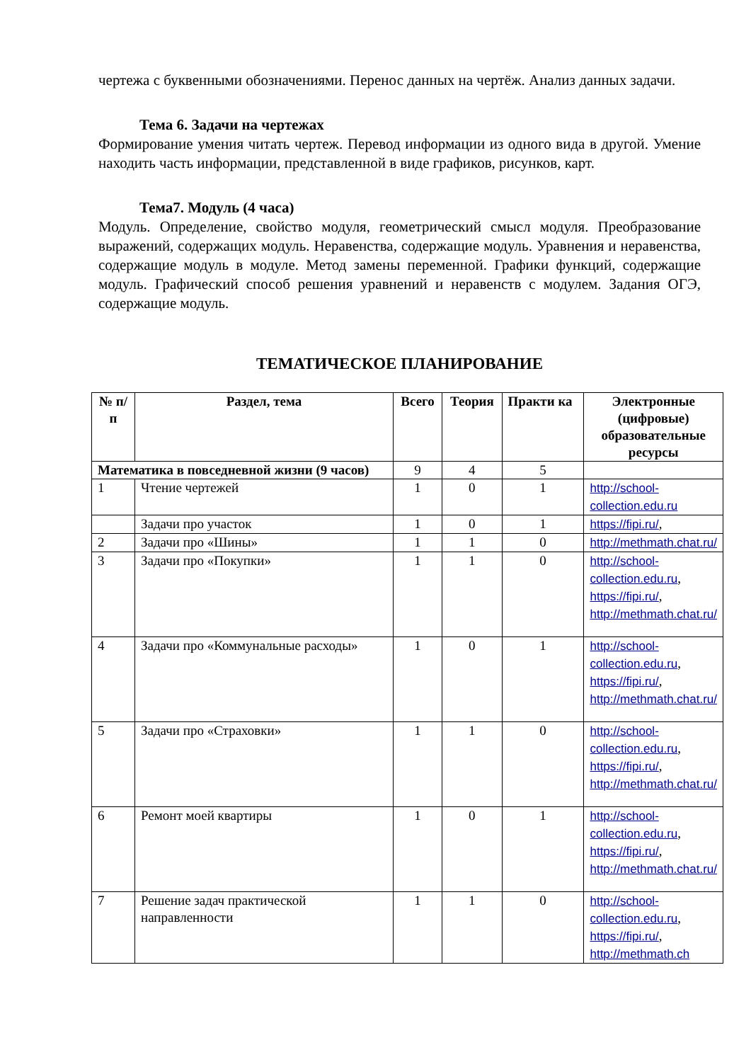чертежа с буквенными обозначениями. Перенос данных на чертёж. Анализ данных задачи.
Тема 6. Задачи на чертежах
Формирование умения читать чертеж. Перевод информации из одного вида в другой. Умение находить часть информации, представленной в виде графиков, рисунков, карт.
Тема7. Модуль (4 часа)
Модуль. Определение, свойство модуля, геометрический смысл модуля. Преобразование выражений, содержащих модуль. Неравенства, содержащие модуль. Уравнения и неравенства, содержащие модуль в модуле. Метод замены переменной. Графики функций, содержащие модуль. Графический способ решения уравнений и неравенств с модулем. Задания ОГЭ, содержащие модуль.
ТЕМАТИЧЕСКОЕ ПЛАНИРОВАНИЕ
| № п/п | Раздел, тема | Всего | Теория | Практи ка | Электронные (цифровые) образовательные ресурсы |
| --- | --- | --- | --- | --- | --- |
| Математика в повседневной жизни (9 часов) | | 9 | 4 | 5 | |
| 1 | Чтение чертежей | 1 | 0 | 1 | http://school-collection.edu.ru |
| | Задачи про участок | 1 | 0 | 1 | https://fipi.ru/ , |
| 2 | Задачи про «Шины» | 1 | 1 | 0 | http://methmath.chat.ru/ |
| 3 | Задачи про «Покупки» | 1 | 1 | 0 | http://school-collection.edu.ru , https://fipi.ru/ , http://methmath.chat.ru/ |
| 4 | Задачи про «Коммунальные расходы» | 1 | 0 | 1 | http://school-collection.edu.ru , https://fipi.ru/ , http://methmath.chat.ru/ |
| 5 | Задачи про «Страховки» | 1 | 1 | 0 | http://school-collection.edu.ru , https://fipi.ru/ , http://methmath.chat.ru/ |
| 6 | Ремонт моей квартиры | 1 | 0 | 1 | http://school-collection.edu.ru , https://fipi.ru/ , http://methmath.chat.ru/ |
| 7 | Решение задач практической направленности | 1 | 1 | 0 | http://school-collection.edu.ru , https://fipi.ru/ , http://methmath.ch |